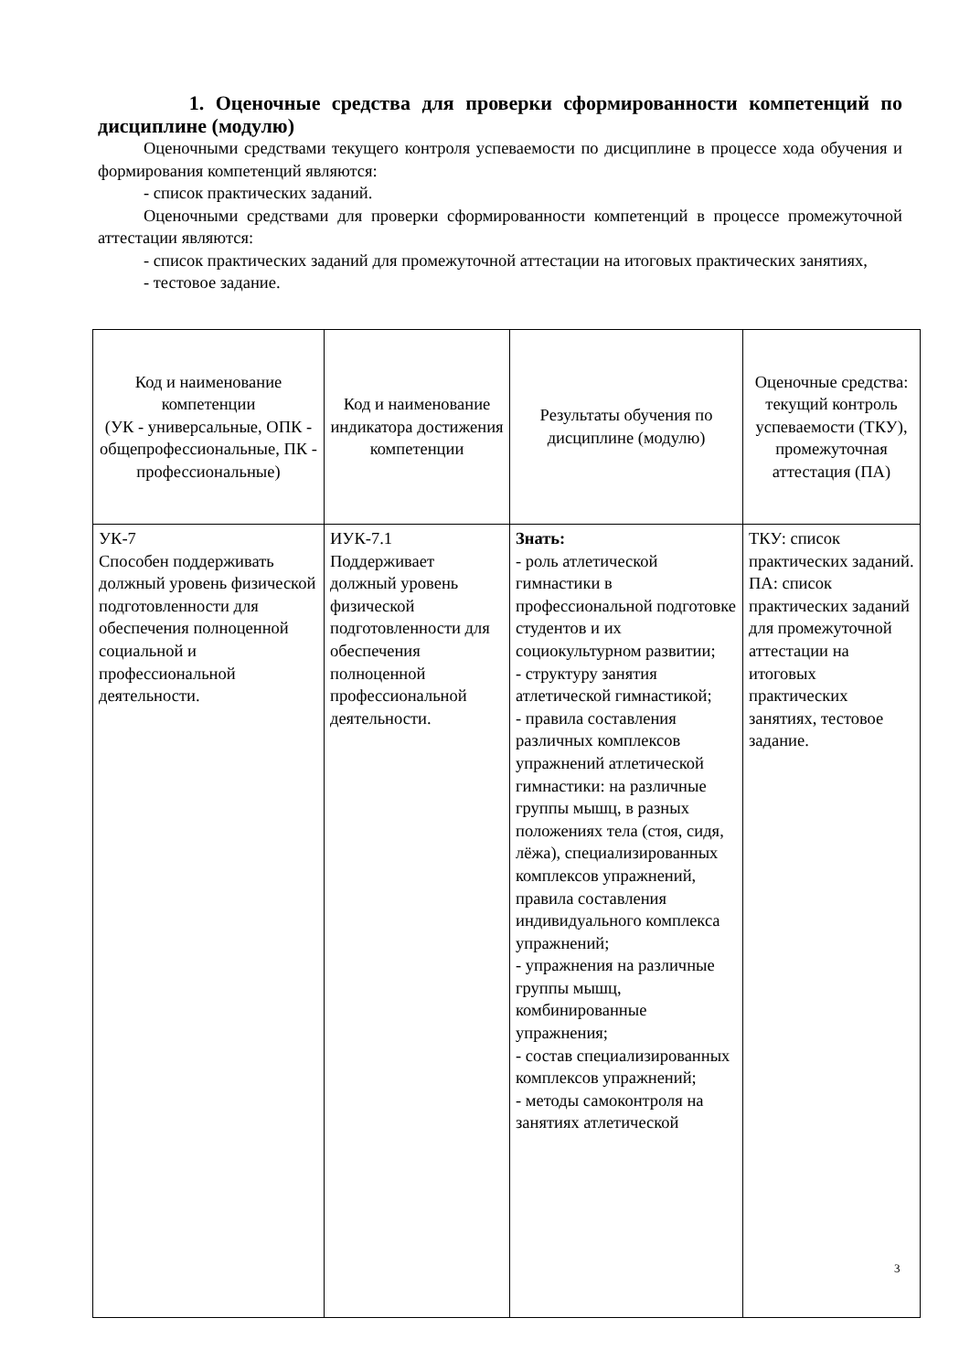1. Оценочные средства для проверки сформированности компетенций по дисциплине (модулю)
Оценочными средствами текущего контроля успеваемости по дисциплине в процессе хода обучения и формирования компетенций являются:
- список практических заданий.
Оценочными средствами для проверки сформированности компетенций в процессе промежуточной аттестации являются:
- список практических заданий для промежуточной аттестации на итоговых практических занятиях,
- тестовое задание.
| Код и наименование компетенции (УК - универсальные, ОПК - общепрофессиональные, ПК - профессиональные) | Код и наименование индикатора достижения компетенции | Результаты обучения по дисциплине (модулю) | Оценочные средства: текущий контроль успеваемости (ТКУ), промежуточная аттестация (ПА) |
| --- | --- | --- | --- |
| УК-7 Способен поддерживать должный уровень физической подготовленности для обеспечения полноценной социальной и профессиональной деятельности. | ИУК-7.1 Поддерживает должный уровень физической подготовленности для обеспечения полноценной профессиональной деятельности. | Знать: - роль атлетической гимнастики в профессиональной подготовке студентов и их социокультурном развитии; - структуру занятия атлетической гимнастикой; - правила составления различных комплексов упражнений атлетической гимнастики: на различные группы мышц, в разных положениях тела (стоя, сидя, лёжа), специализированных комплексов упражнений, правила составления индивидуального комплекса упражнений; - упражнения на различные группы мышц, комбинированные упражнения; - состав специализированных комплексов упражнений; - методы самоконтроля на занятиях атлетической | ТКУ: список практических заданий. ПА: список практических заданий для промежуточной аттестации на итоговых практических занятиях, тестовое задание. |
3